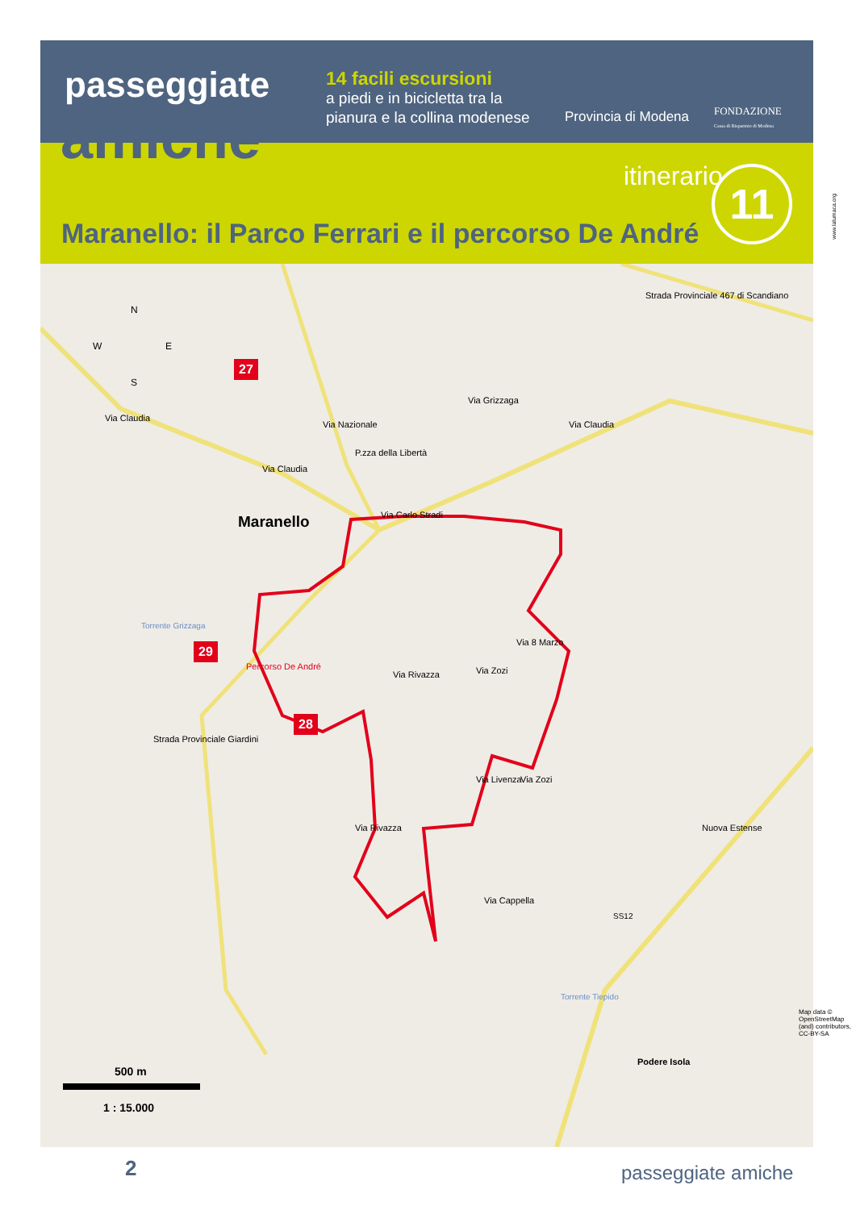passeggiate
amiche
14 facili escursioni
a piedi e in bicicletta tra la pianura e la collina modenese
Provincia di Modena
FONDAZIONE
Cassa di Risparmio di Modena
itinerario 11
Maranello: il Parco Ferrari e il percorso De André
www.lalumaca.org
N
W E
S
27
29
28
Via Claudia
Via Claudia
Via Claudia
Via Nazionale
Via Grizzaga
Strada Provinciale 467 di Scandiano
P.zza della Libertà
Via Carlo Stradi
Maranello
Torrente Grizzaga
Percorso De André
Via Rivazza
Via 8 Marzo
Via Zozi
Strada Provinciale Giardini
Via Livenza Via Zozi
Via Rivazza Nuova Estense
Via Cappella
SS12
Torrente Tiepido
Podere Isola
Map data © OpenStreetMap (and) contributors, CC-BY-SA
500 m
1 : 15.000
2 passeggiate amiche